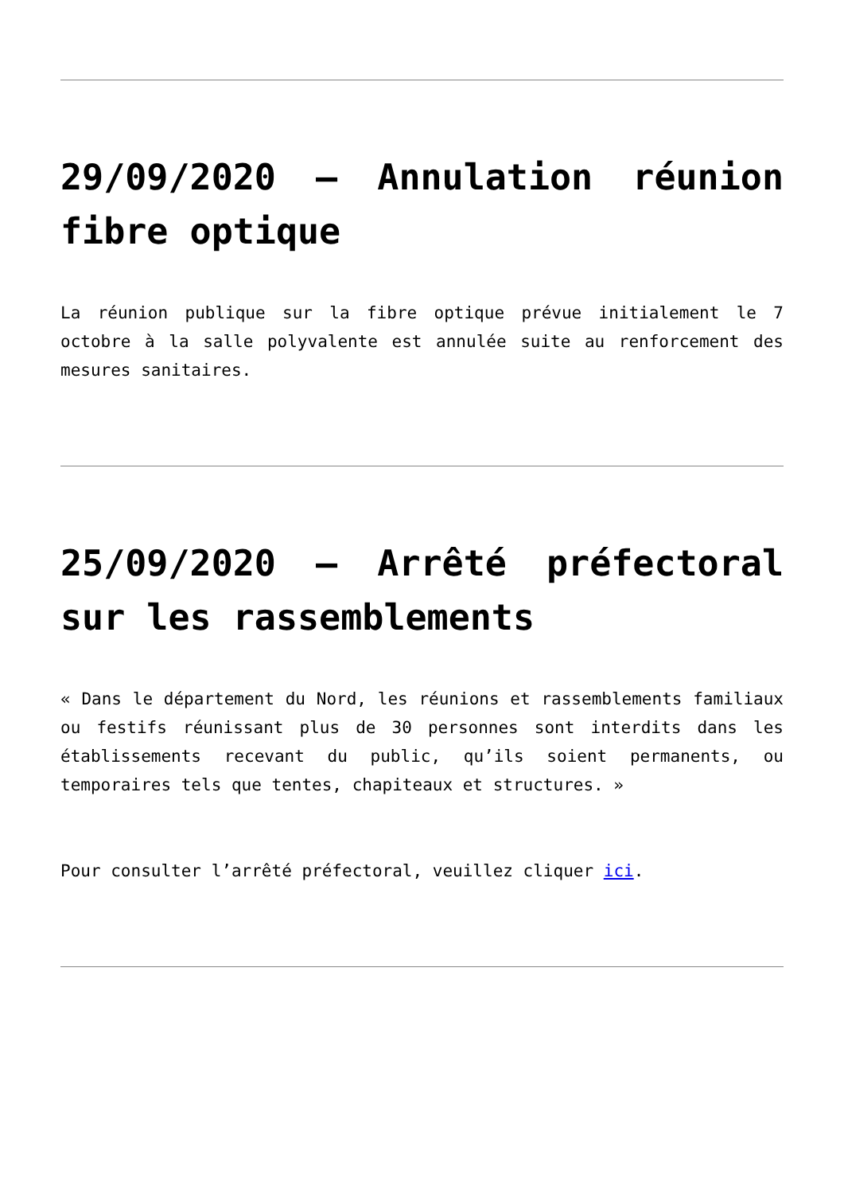29/09/2020 – Annulation réunion fibre optique
La réunion publique sur la fibre optique prévue initialement le 7 octobre à la salle polyvalente est annulée suite au renforcement des mesures sanitaires.
25/09/2020 – Arrêté préfectoral sur les rassemblements
« Dans le département du Nord, les réunions et rassemblements familiaux ou festifs réunissant plus de 30 personnes sont interdits dans les établissements recevant du public, qu’ils soient permanents, ou temporaires tels que tentes, chapiteaux et structures. »
Pour consulter l’arrêté préfectoral, veuillez cliquer ici.